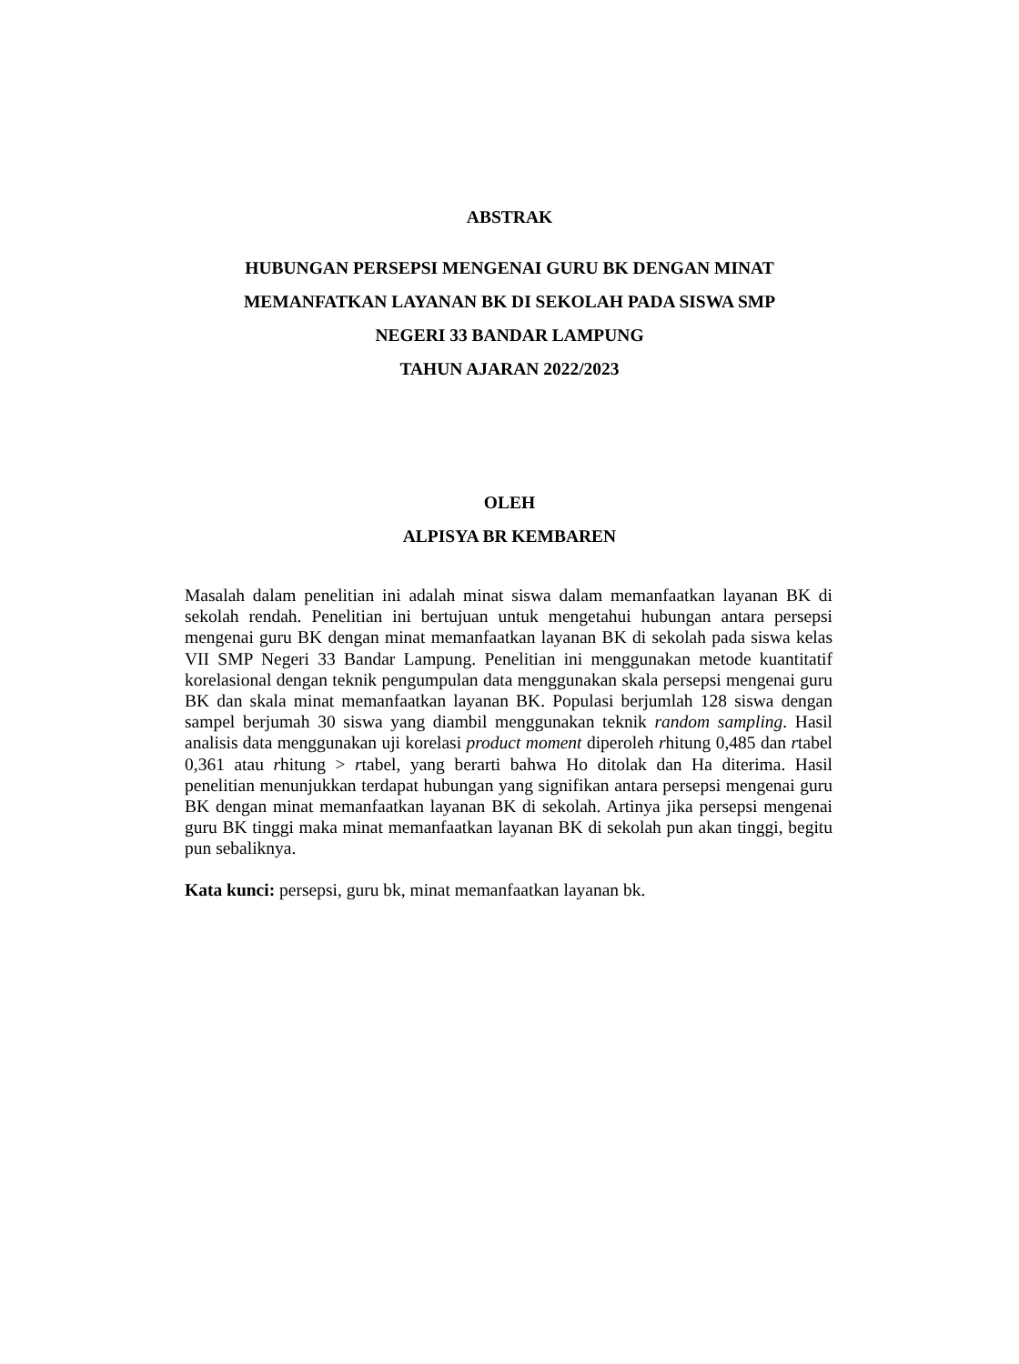ABSTRAK
HUBUNGAN PERSEPSI MENGENAI GURU BK DENGAN MINAT
MEMANFATKAN LAYANAN BK DI SEKOLAH PADA SISWA SMP
NEGERI 33 BANDAR LAMPUNG
TAHUN AJARAN 2022/2023
OLEH
ALPISYA BR KEMBAREN
Masalah dalam penelitian ini adalah minat siswa dalam memanfaatkan layanan BK di sekolah rendah. Penelitian ini bertujuan untuk mengetahui hubungan antara persepsi mengenai guru BK dengan minat memanfaatkan layanan BK di sekolah pada siswa kelas VII SMP Negeri 33 Bandar Lampung. Penelitian ini menggunakan metode kuantitatif korelasional dengan teknik pengumpulan data menggunakan skala persepsi mengenai guru BK dan skala minat memanfaatkan layanan BK. Populasi berjumlah 128 siswa dengan sampel berjumah 30 siswa yang diambil menggunakan teknik random sampling. Hasil analisis data menggunakan uji korelasi product moment diperoleh rhitung 0,485 dan rtabel 0,361 atau rhitung > rtabel, yang berarti bahwa Ho ditolak dan Ha diterima. Hasil penelitian menunjukkan terdapat hubungan yang signifikan antara persepsi mengenai guru BK dengan minat memanfaatkan layanan BK di sekolah. Artinya jika persepsi mengenai guru BK tinggi maka minat memanfaatkan layanan BK di sekolah pun akan tinggi, begitu pun sebaliknya.
Kata kunci: persepsi, guru bk, minat memanfaatkan layanan bk.